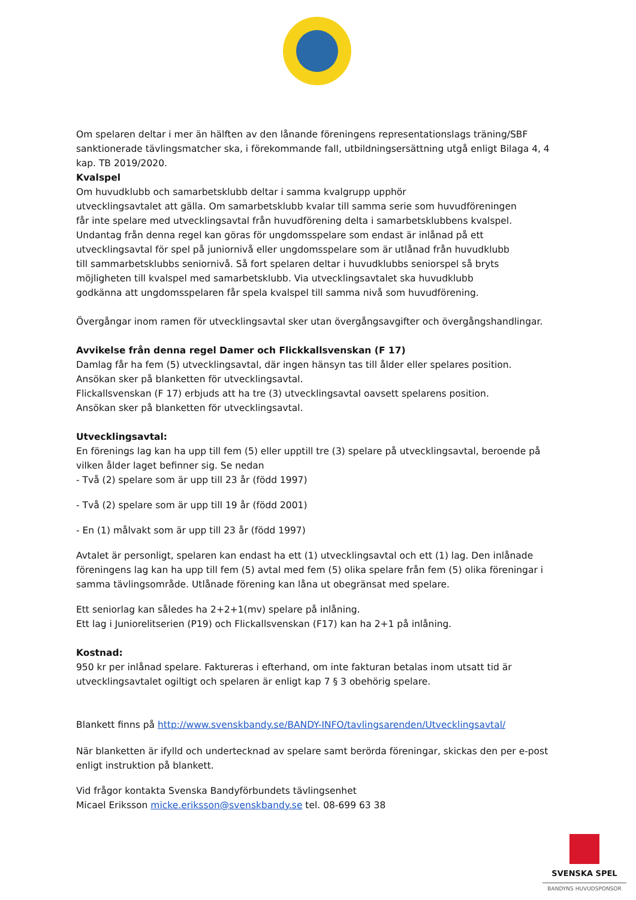Om spelaren deltar i mer än hälften av den lånande föreningens representationslags träning/SBF sanktionerade tävlingsmatcher ska, i förekommande fall, utbildningsersättning utgå enligt Bilaga 4, 4 kap. TB 2019/2020.
Kvalspel
Om huvudklubb och samarbetsklubb deltar i samma kvalgrupp upphör
utvecklingsavtalet att gälla. Om samarbetsklubb kvalar till samma serie som huvudföreningen
får inte spelare med utvecklingsavtal från huvudförening delta i samarbetsklubbens kvalspel.
Undantag från denna regel kan göras för ungdomsspelare som endast är inlånad på ett
utvecklingsavtal för spel på juniornivå eller ungdomsspelare som är utlånad från huvudklubb
till sammarbetsklubbs seniornivå. Så fort spelaren deltar i huvudklubbs seniorspel så bryts
möjligheten till kvalspel med samarbetsklubb. Via utvecklingsavtalet ska huvudklubb
godkänna att ungdomsspelaren får spela kvalspel till samma nivå som huvudförening.
Övergångar inom ramen för utvecklingsavtal sker utan övergångsavgifter och övergångshandlingar.
Avvikelse från denna regel Damer och Flickkallsvenskan (F 17)
Damlag får ha fem (5) utvecklingsavtal, där ingen hänsyn tas till ålder eller spelares position.
Ansökan sker på blanketten för utvecklingsavtal.
Flickallsvenskan (F 17) erbjuds att ha tre (3) utvecklingsavtal oavsett spelarens position.
Ansökan sker på blanketten för utvecklingsavtal.
Utvecklingsavtal:
En förenings lag kan ha upp till fem (5) eller upptill tre (3) spelare på utvecklingsavtal, beroende på vilken ålder laget befinner sig. Se nedan
- Två (2) spelare som är upp till 23 år (född 1997)
- Två (2) spelare som är upp till 19 år (född 2001)
- En (1) målvakt som är upp till 23 år (född 1997)
Avtalet är personligt, spelaren kan endast ha ett (1) utvecklingsavtal och ett (1) lag. Den inlånade föreningens lag kan ha upp till fem (5) avtal med fem (5) olika spelare från fem (5) olika föreningar i samma tävlingsområde. Utlånade förening kan låna ut obegränsat med spelare.
Ett seniorlag kan således ha 2+2+1(mv) spelare på inlåning.
Ett lag i Juniorelitserien (P19) och Flickallsvenskan (F17) kan ha 2+1 på inlåning.
Kostnad:
950 kr per inlånad spelare. Faktureras i efterhand, om inte fakturan betalas inom utsatt tid är utvecklingsavtalet ogiltigt och spelaren är enligt kap 7 § 3 obehörig spelare.
Blankett finns på http://www.svenskbandy.se/BANDY-INFO/tavlingsarenden/Utvecklingsavtal/
När blanketten är ifylld och undertecknad av spelare samt berörda föreningar, skickas den per e-post enligt instruktion på blankett.
Vid frågor kontakta Svenska Bandyförbundets tävlingsenhet
Micael Eriksson micke.eriksson@svenskbandy.se tel. 08-699 63 38
SVENSKA SPEL
BANDYNS HUVUDSPONSOR